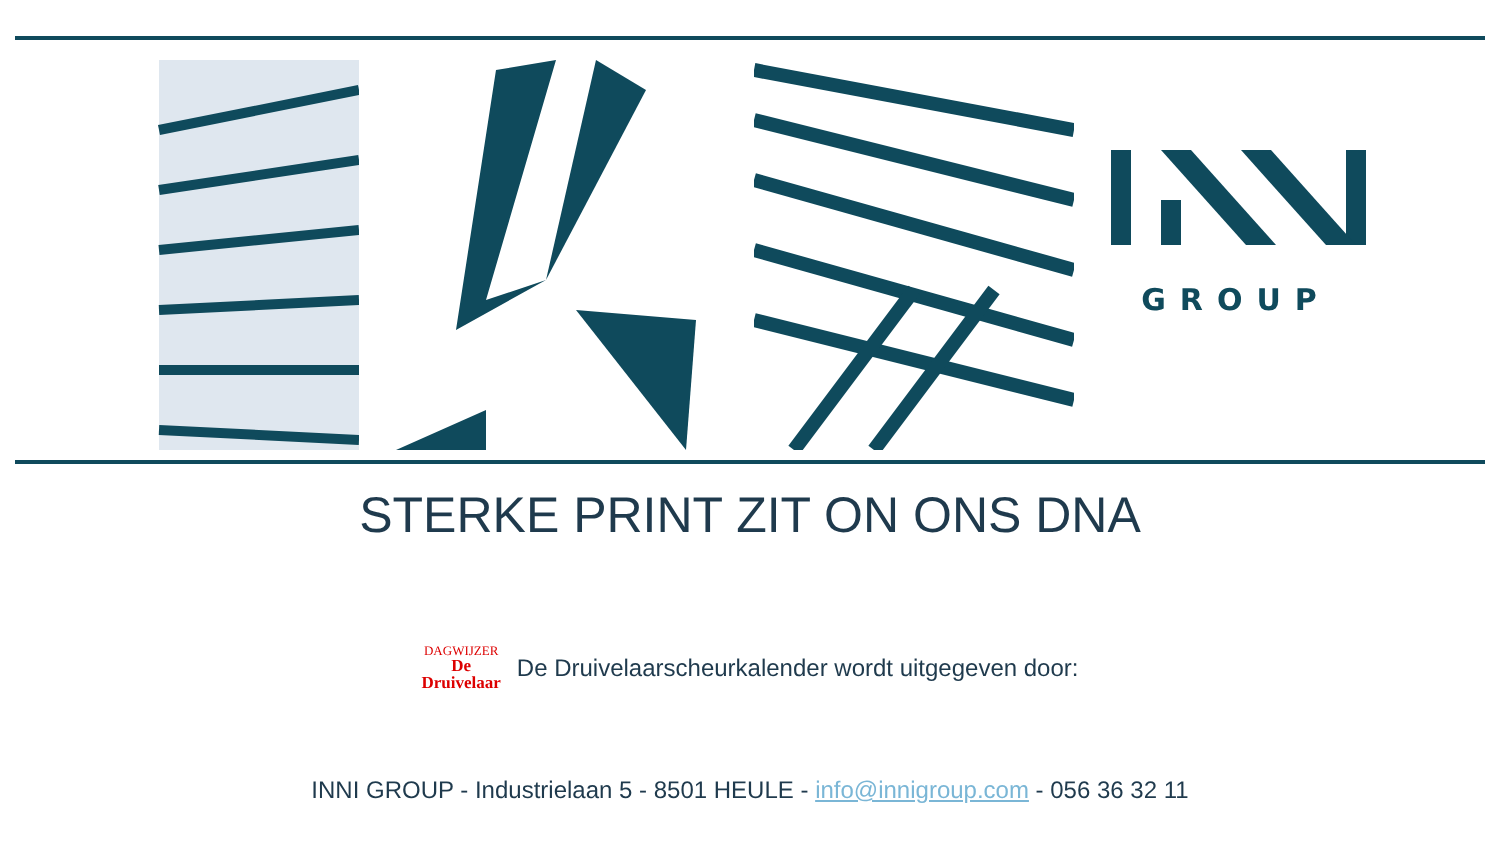GROUP
STERKE PRINT ZIT ON ONS DNA
DAGWIJZER
De
Druivelaar
De Druivelaarscheurkalender wordt uitgegeven door:
INNI GROUP - Industrielaan 5 - 8501 HEULE - info@innigroup.com - 056 36 32 11